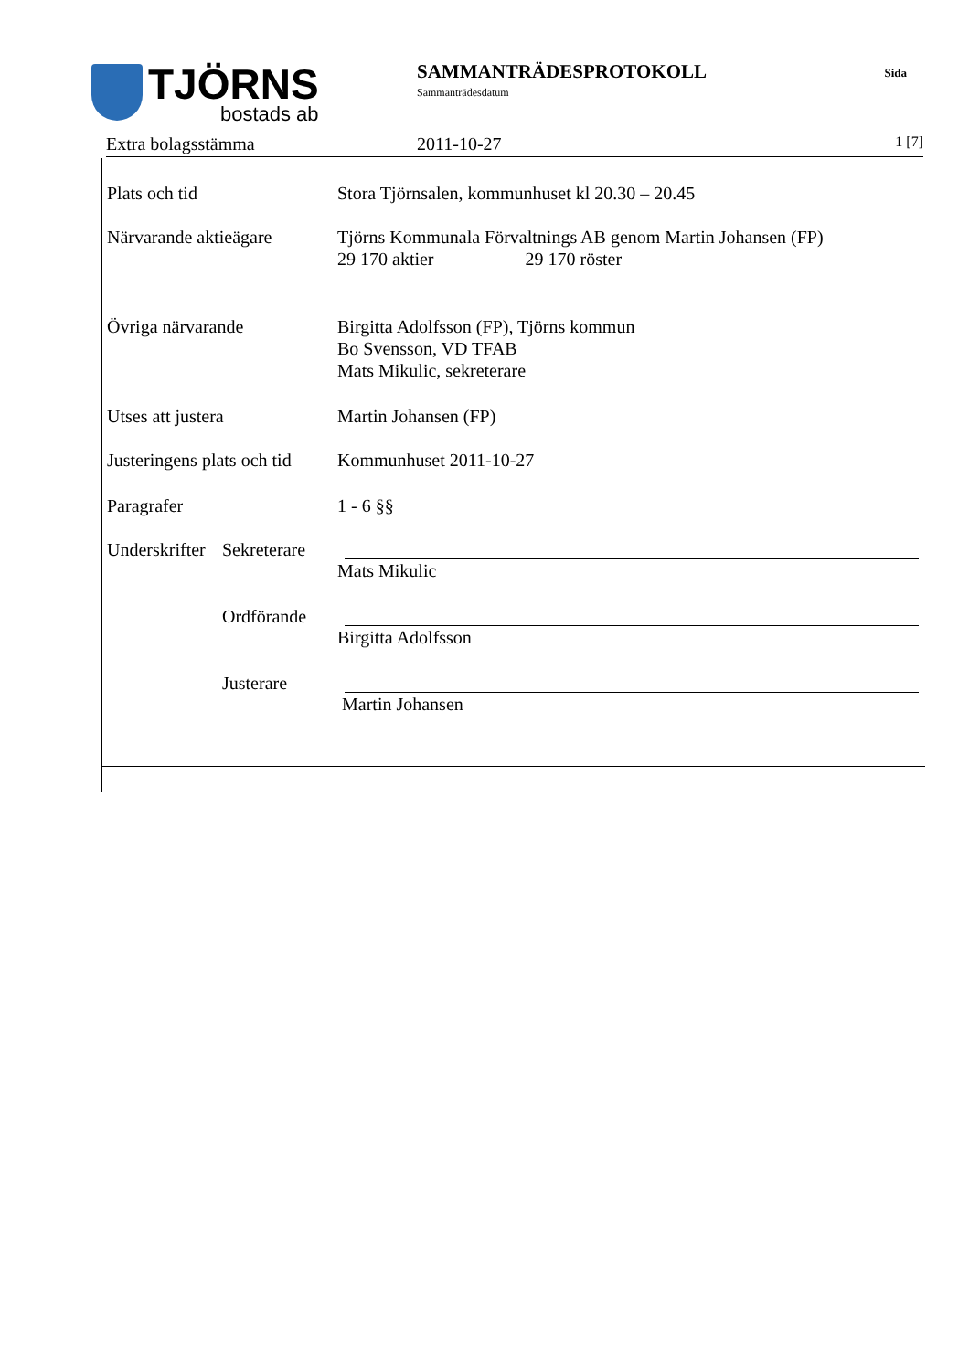TJÖRNS
bostads ab
SAMMANTRÄDESPROTOKOLL
Sammanträdesdatum
Sida
Extra bolagsstämma 2011-10-27 1 [7]
Plats och tid Stora Tjörnsalen, kommunhuset kl 20.30 – 20.45
Närvarande aktieägare Tjörns Kommunala Förvaltnings AB genom Martin Johansen (FP)
29 170 aktier 29 170 röster
Övriga närvarande Birgitta Adolfsson (FP), Tjörns kommun
Bo Svensson, VD TFAB
Mats Mikulic, sekreterare
Utses att justera Martin Johansen (FP)
Justeringens plats och tid
Kommunhuset 2011-10-27
Paragrafer 1 - 6 §§
Underskrifter
Sekreterare
Mats Mikulic
Ordförande Birgitta Adolfsson
Justerare Martin Johansen